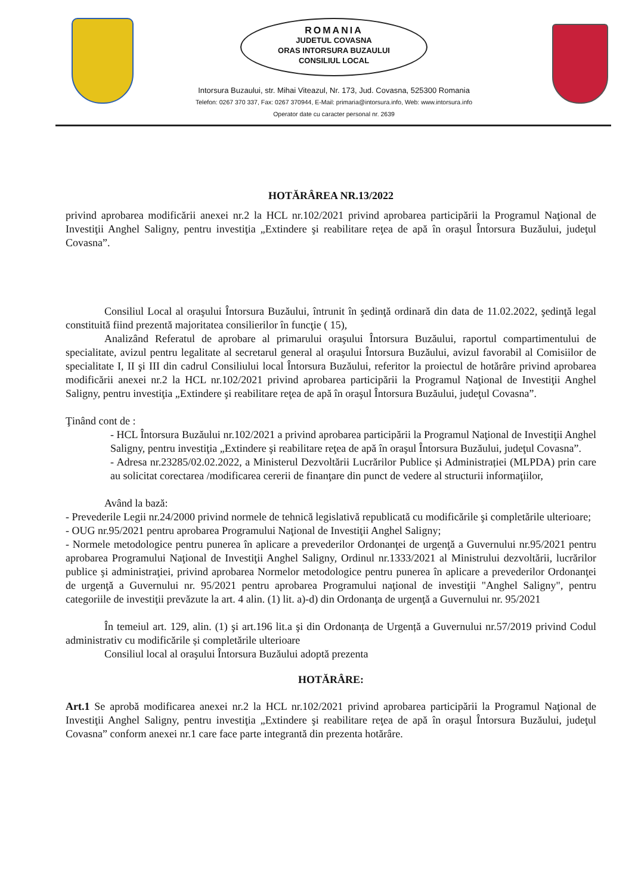ROMANIA
JUDETUL COVASNA
ORAS INTORSURA BUZAULUI
CONSILIUL LOCAL
Intorsura Buzaului, str. Mihai Viteazul, Nr. 173, Jud. Covasna, 525300 Romania
Telefon: 0267 370 337, Fax: 0267 370944, E-Mail: primaria@intorsura.info, Web: www.intorsura.info
Operator date cu caracter personal nr. 2639
HOTĂRÂREA NR.13/2022
privind aprobarea modificării anexei nr.2 la HCL nr.102/2021 privind aprobarea participării la Programul Naţional de Investiţii Anghel Saligny, pentru investiţia „Extindere şi reabilitare reţea de apă în oraşul Întorsura Buzăului, judeţul Covasna”.
Consiliul Local al oraşului Întorsura Buzăului, întrunit în şedinţă ordinară din data de 11.02.2022, şedinţă legal constituită fiind prezentă majoritatea consilierilor în funcţie ( 15),
Analizând Referatul de aprobare al primarului oraşului Întorsura Buzăului, raportul compartimentului de specialitate, avizul pentru legalitate al secretarul general al oraşului Întorsura Buzăului, avizul favorabil al Comisiilor de specialitate I, II şi III din cadrul Consiliului local Întorsura Buzăului, referitor la proiectul de hotărâre privind aprobarea modificării anexei nr.2 la HCL nr.102/2021 privind aprobarea participării la Programul Naţional de Investiţii Anghel Saligny, pentru investiţia „Extindere şi reabilitare reţea de apă în oraşul Întorsura Buzăului, judeţul Covasna”.
Ţinând cont de :
- HCL Întorsura Buzăului nr.102/2021 a privind aprobarea participării la Programul Naţional de Investiţii Anghel Saligny, pentru investiţia „Extindere şi reabilitare reţea de apă în oraşul Întorsura Buzăului, judeţul Covasna”.
- Adresa nr.23285/02.02.2022, a Ministerul Dezvoltării Lucrărilor Publice și Administrației (MLPDA) prin care au solicitat corectarea /modificarea cererii de finanţare din punct de vedere al structurii informaţiilor,
Având la bază:
- Prevederile Legii nr.24/2000 privind normele de tehnică legislativă republicată cu modificările şi completările ulterioare;
- OUG nr.95/2021 pentru aprobarea Programului Naţional de Investiţii Anghel Saligny;
- Normele metodologice pentru punerea în aplicare a prevederilor Ordonanţei de urgenţă a Guvernului nr.95/2021 pentru aprobarea Programului Naţional de Investiţii Anghel Saligny, Ordinul nr.1333/2021 al Ministrului dezvoltării, lucrărilor publice şi administraţiei, privind aprobarea Normelor metodologice pentru punerea în aplicare a prevederilor Ordonanţei de urgenţă a Guvernului nr. 95/2021 pentru aprobarea Programului naţional de investiţii "Anghel Saligny", pentru categoriile de investiţii prevăzute la art. 4 alin. (1) lit. a)-d) din Ordonanţa de urgenţă a Guvernului nr. 95/2021
În temeiul art. 129, alin. (1) şi art.196 lit.a şi din Ordonanța de Urgență a Guvernului nr.57/2019 privind Codul administrativ cu modificările și completările ulterioare
Consiliul local al oraşului Întorsura Buzăului adoptă prezenta
HOTĂRÂRE:
Art.1 Se aprobă modificarea anexei nr.2 la HCL nr.102/2021 privind aprobarea participării la Programul Naţional de Investiţii Anghel Saligny, pentru investiţia „Extindere şi reabilitare reţea de apă în oraşul Întorsura Buzăului, judeţul Covasna” conform anexei nr.1 care face parte integrantă din prezenta hotărâre.